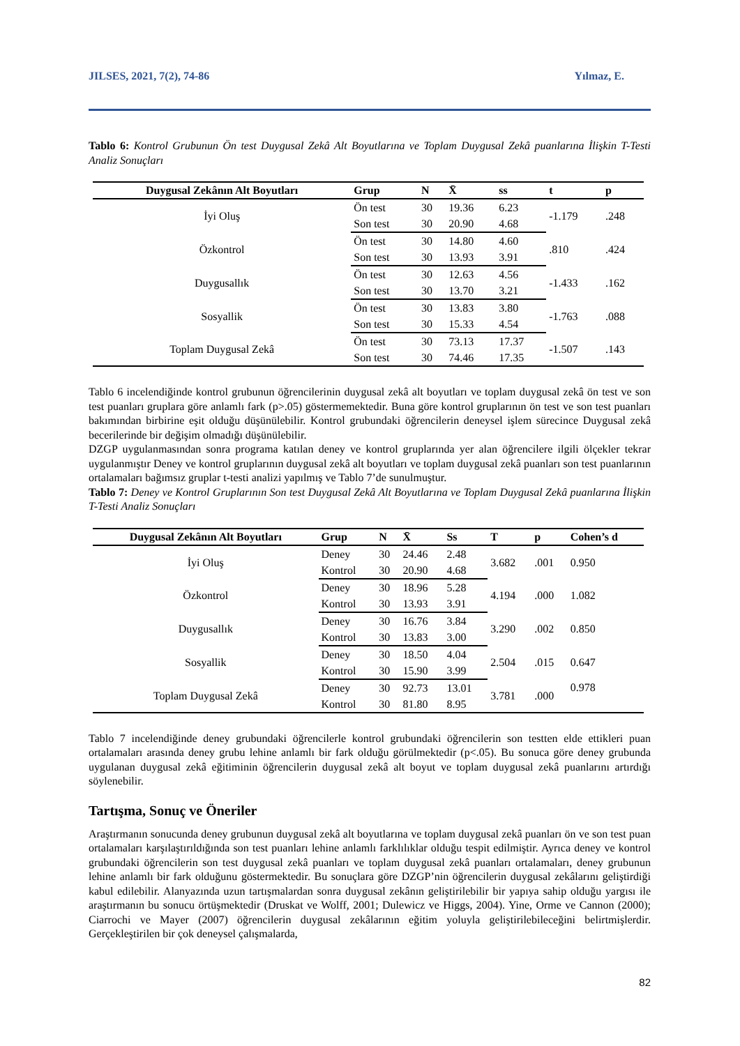JILSES, 2021, 7(2), 74-86 Yılmaz, E.
Tablo 6: Kontrol Grubunun Ön test Duygusal Zekâ Alt Boyutlarına ve Toplam Duygusal Zekâ puanlarına İlişkin T-Testi Analiz Sonuçları
| Duygusal Zekânın Alt Boyutları | Grup | N | X̄ | ss | t | p |
| --- | --- | --- | --- | --- | --- | --- |
| İyi Oluş | Ön test | 30 | 19.36 | 6.23 | -1.179 | .248 |
| | Son test | 30 | 20.90 | 4.68 | | |
| Özkontrol | Ön test | 30 | 14.80 | 4.60 | .810 | .424 |
| | Son test | 30 | 13.93 | 3.91 | | |
| Duygusallık | Ön test | 30 | 12.63 | 4.56 | -1.433 | .162 |
| | Son test | 30 | 13.70 | 3.21 | | |
| Sosyallik | Ön test | 30 | 13.83 | 3.80 | -1.763 | .088 |
| | Son test | 30 | 15.33 | 4.54 | | |
| Toplam Duygusal Zekâ | Ön test | 30 | 73.13 | 17.37 | -1.507 | .143 |
| | Son test | 30 | 74.46 | 17.35 | | |
Tablo 6 incelendiğinde kontrol grubunun öğrencilerinin duygusal zekâ alt boyutları ve toplam duygusal zekâ ön test ve son test puanları gruplara göre anlamlı fark (p>.05) göstermemektedir. Buna göre kontrol gruplarının ön test ve son test puanları bakımından birbirine eşit olduğu düşünülebilir. Kontrol grubundaki öğrencilerin deneysel işlem sürecince Duygusal zekâ becerilerinde bir değişim olmadığı düşünülebilir.
DZGP uygulanmasından sonra programa katılan deney ve kontrol gruplarında yer alan öğrencilere ilgili ölçekler tekrar uygulanmıştır Deney ve kontrol gruplarının duygusal zekâ alt boyutları ve toplam duygusal zekâ puanları son test puanlarının ortalamaları bağımsız gruplar t-testi analizi yapılmış ve Tablo 7’de sunulmuştur.
Tablo 7: Deney ve Kontrol Gruplarının Son test Duygusal Zekâ Alt Boyutlarına ve Toplam Duygusal Zekâ puanlarına İlişkin T-Testi Analiz Sonuçları
| Duygusal Zekânın Alt Boyutları | Grup | N | X̄ | Ss | T | p | Cohen’s d |
| --- | --- | --- | --- | --- | --- | --- | --- |
| İyi Oluş | Deney | 30 | 24.46 | 2.48 | 3.682 | .001 | 0.950 |
| | Kontrol | 30 | 20.90 | 4.68 | | | |
| Özkontrol | Deney | 30 | 18.96 | 5.28 | 4.194 | .000 | 1.082 |
| | Kontrol | 30 | 13.93 | 3.91 | | | |
| Duygusallık | Deney | 30 | 16.76 | 3.84 | 3.290 | .002 | 0.850 |
| | Kontrol | 30 | 13.83 | 3.00 | | | |
| Sosyallik | Deney | 30 | 18.50 | 4.04 | 2.504 | .015 | 0.647 |
| | Kontrol | 30 | 15.90 | 3.99 | | | |
| Toplam Duygusal Zekâ | Deney | 30 | 92.73 | 13.01 | 3.781 | .000 | 0.978 |
| | Kontrol | 30 | 81.80 | 8.95 | | | |
Tablo 7 incelendiğinde deney grubundaki öğrencilerle kontrol grubundaki öğrencilerin son testten elde ettikleri puan ortalamaları arasında deney grubu lehine anlamlı bir fark olduğu görülmektedir (p<.05). Bu sonuca göre deney grubunda uygulanan duygusal zekâ eğitiminin öğrencilerin duygusal zekâ alt boyut ve toplam duygusal zekâ puanlarını artırdığı söylenebilir.
Tartışma, Sonuç ve Öneriler
Araştırmanın sonucunda deney grubunun duygusal zekâ alt boyutlarına ve toplam duygusal zekâ puanları ön ve son test puan ortalamaları karşılaştırıldığında son test puanları lehine anlamlı farklılıklar olduğu tespit edilmiştir. Ayrıca deney ve kontrol grubundaki öğrencilerin son test duygusal zekâ puanları ve toplam duygusal zekâ puanları ortalamaları, deney grubunun lehine anlamlı bir fark olduğunu göstermektedir. Bu sonuçlara göre DZGP’nin öğrencilerin duygusal zekâlarını geliştirdiği kabul edilebilir. Alanyazında uzun tartışmalardan sonra duygusal zekânın geliştirilebilir bir yapıya sahip olduğu yargısı ile araştırmanın bu sonucu örtüşmektedir (Druskat ve Wolff, 2001; Dulewicz ve Higgs, 2004). Yine, Orme ve Cannon (2000); Ciarrochi ve Mayer (2007) öğrencilerin duygusal zekâlarının eğitim yoluyla geliştirilebileceğini belirtmişlerdir. Gerçekleştirilen bir çok deneysel çalışmalarda,
82